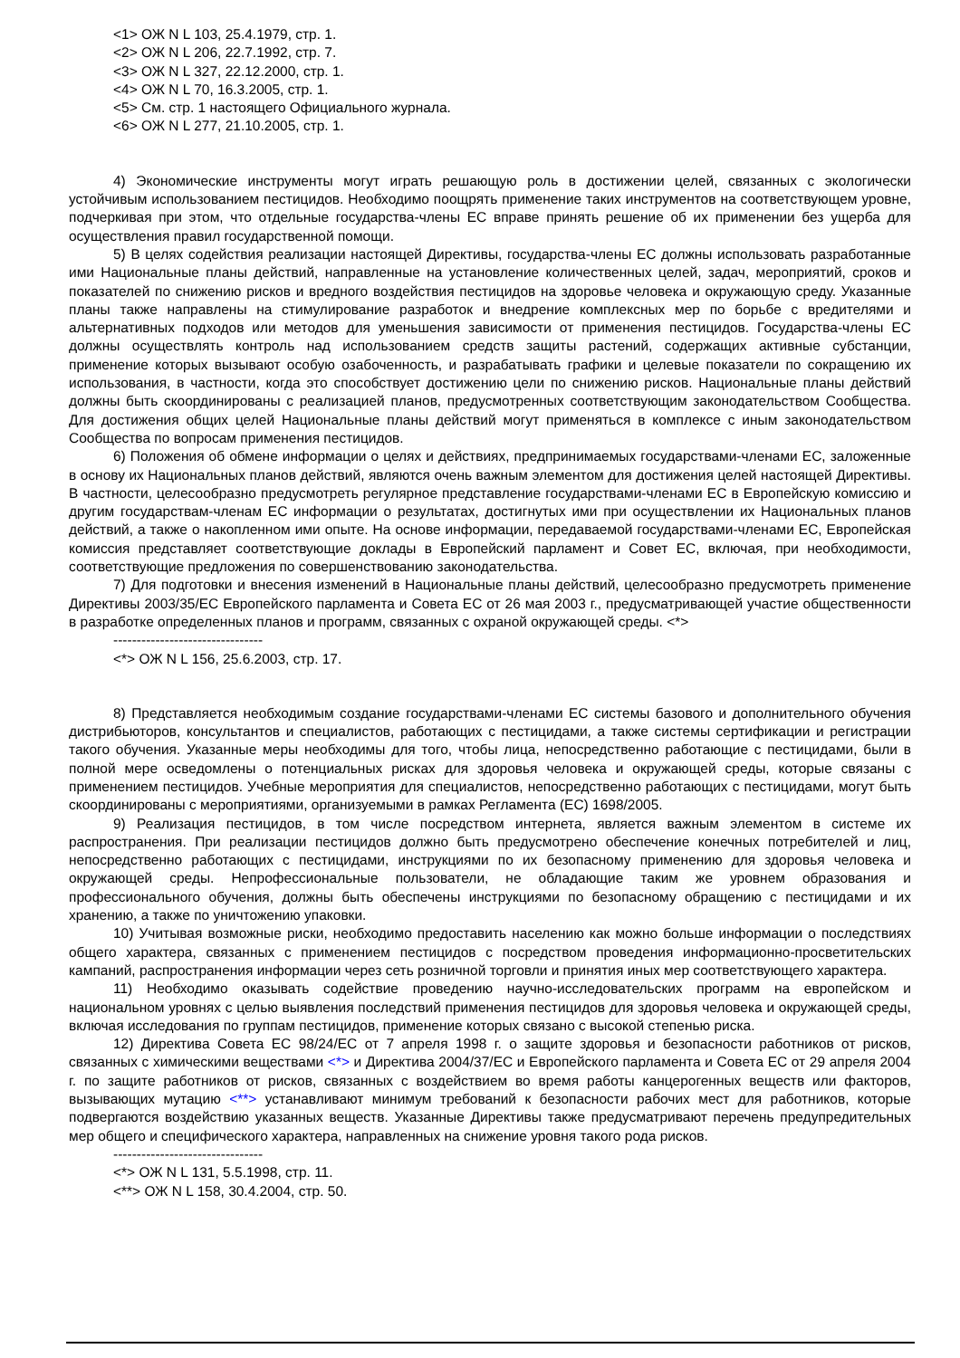<1> ОЖ N L 103, 25.4.1979, стр. 1.
<2> ОЖ N L 206, 22.7.1992, стр. 7.
<3> ОЖ N L 327, 22.12.2000, стр. 1.
<4> ОЖ N L 70, 16.3.2005, стр. 1.
<5> См. стр. 1 настоящего Официального журнала.
<6> ОЖ N L 277, 21.10.2005, стр. 1.
4) Экономические инструменты могут играть решающую роль в достижении целей, связанных с экологически устойчивым использованием пестицидов. Необходимо поощрять применение таких инструментов на соответствующем уровне, подчеркивая при этом, что отдельные государства-члены ЕС вправе принять решение об их применении без ущерба для осуществления правил государственной помощи.
5) В целях содействия реализации настоящей Директивы, государства-члены ЕС должны использовать разработанные ими Национальные планы действий, направленные на установление количественных целей, задач, мероприятий, сроков и показателей по снижению рисков и вредного воздействия пестицидов на здоровье человека и окружающую среду. Указанные планы также направлены на стимулирование разработок и внедрение комплексных мер по борьбе с вредителями и альтернативных подходов или методов для уменьшения зависимости от применения пестицидов. Государства-члены ЕС должны осуществлять контроль над использованием средств защиты растений, содержащих активные субстанции, применение которых вызывают особую озабоченность, и разрабатывать графики и целевые показатели по сокращению их использования, в частности, когда это способствует достижению цели по снижению рисков. Национальные планы действий должны быть скоординированы с реализацией планов, предусмотренных соответствующим законодательством Сообщества. Для достижения общих целей Национальные планы действий могут применяться в комплексе с иным законодательством Сообщества по вопросам применения пестицидов.
6) Положения об обмене информации о целях и действиях, предпринимаемых государствами-членами ЕС, заложенные в основу их Национальных планов действий, являются очень важным элементом для достижения целей настоящей Директивы. В частности, целесообразно предусмотреть регулярное представление государствами-членами ЕС в Европейскую комиссию и другим государствам-членам ЕС информации о результатах, достигнутых ими при осуществлении их Национальных планов действий, а также о накопленном ими опыте. На основе информации, передаваемой государствами-членами ЕС, Европейская комиссия представляет соответствующие доклады в Европейский парламент и Совет ЕС, включая, при необходимости, соответствующие предложения по совершенствованию законодательства.
7) Для подготовки и внесения изменений в Национальные планы действий, целесообразно предусмотреть применение Директивы 2003/35/ЕС Европейского парламента и Совета ЕС от 26 мая 2003 г., предусматривающей участие общественности в разработке определенных планов и программ, связанных с охраной окружающей среды. <*>
--------------------------------
<*> ОЖ N L 156, 25.6.2003, стр. 17.
8) Представляется необходимым создание государствами-членами ЕС системы базового и дополнительного обучения дистрибьюторов, консультантов и специалистов, работающих с пестицидами, а также системы сертификации и регистрации такого обучения. Указанные меры необходимы для того, чтобы лица, непосредственно работающие с пестицидами, были в полной мере осведомлены о потенциальных рисках для здоровья человека и окружающей среды, которые связаны с применением пестицидов. Учебные мероприятия для специалистов, непосредственно работающих с пестицидами, могут быть скоординированы с мероприятиями, организуемыми в рамках Регламента (ЕС) 1698/2005.
9) Реализация пестицидов, в том числе посредством интернета, является важным элементом в системе их распространения. При реализации пестицидов должно быть предусмотрено обеспечение конечных потребителей и лиц, непосредственно работающих с пестицидами, инструкциями по их безопасному применению для здоровья человека и окружающей среды. Непрофессиональные пользователи, не обладающие таким же уровнем образования и профессионального обучения, должны быть обеспечены инструкциями по безопасному обращению с пестицидами и их хранению, а также по уничтожению упаковки.
10) Учитывая возможные риски, необходимо предоставить населению как можно больше информации о последствиях общего характера, связанных с применением пестицидов с посредством проведения информационно-просветительских кампаний, распространения информации через сеть розничной торговли и принятия иных мер соответствующего характера.
11) Необходимо оказывать содействие проведению научно-исследовательских программ на европейском и национальном уровнях с целью выявления последствий применения пестицидов для здоровья человека и окружающей среды, включая исследования по группам пестицидов, применение которых связано с высокой степенью риска.
12) Директива Совета ЕС 98/24/ЕС от 7 апреля 1998 г. о защите здоровья и безопасности работников от рисков, связанных с химическими веществами <*> и Директива 2004/37/ЕС и Европейского парламента и Совета ЕС от 29 апреля 2004 г. по защите работников от рисков, связанных с воздействием во время работы канцерогенных веществ или факторов, вызывающих мутацию <**> устанавливают минимум требований к безопасности рабочих мест для работников, которые подвергаются воздействию указанных веществ. Указанные Директивы также предусматривают перечень предупредительных мер общего и специфического характера, направленных на снижение уровня такого рода рисков.
--------------------------------
<*> ОЖ N L 131, 5.5.1998, стр. 11.
<**> ОЖ N L 158, 30.4.2004, стр. 50.